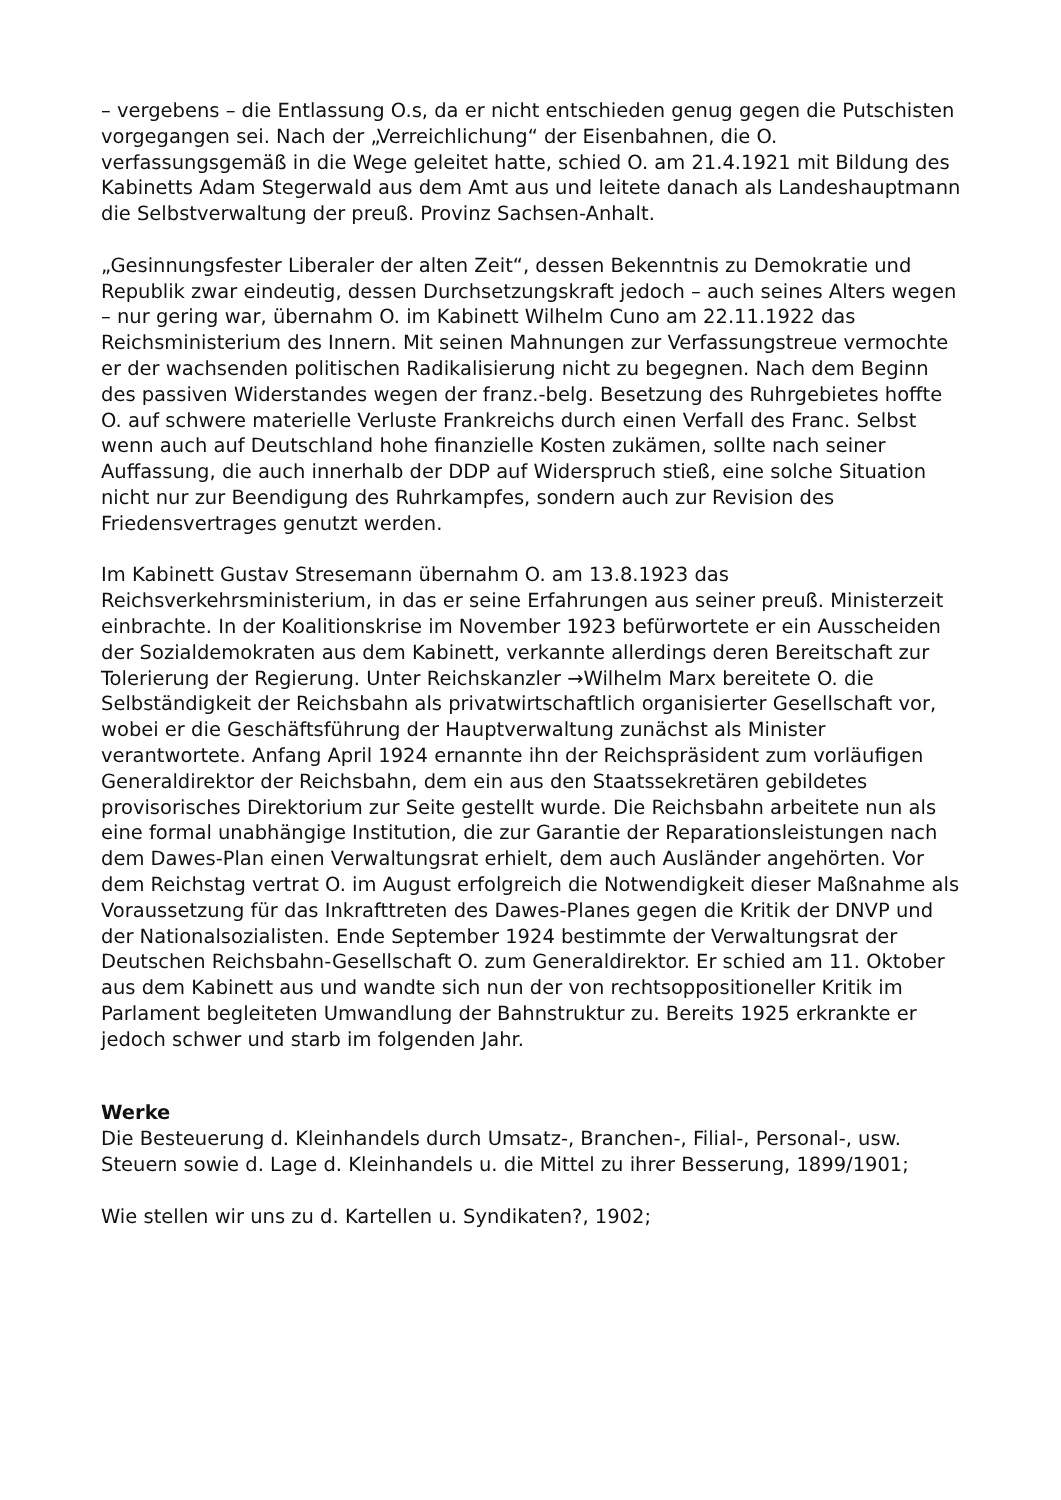– vergebens – die Entlassung O.s, da er nicht entschieden genug gegen die Putschisten vorgegangen sei. Nach der „Verreichlichung“ der Eisenbahnen, die O. verfassungsgemäß in die Wege geleitet hatte, schied O. am 21.4.1921 mit Bildung des Kabinetts Adam Stegerwald aus dem Amt aus und leitete danach als Landeshauptmann die Selbstverwaltung der preuß. Provinz Sachsen-Anhalt.
„Gesinnungsfester Liberaler der alten Zeit“, dessen Bekenntnis zu Demokratie und Republik zwar eindeutig, dessen Durchsetzungskraft jedoch – auch seines Alters wegen – nur gering war, übernahm O. im Kabinett Wilhelm Cuno am 22.11.1922 das Reichsministerium des Innern. Mit seinen Mahnungen zur Verfassungstreue vermochte er der wachsenden politischen Radikalisierung nicht zu begegnen. Nach dem Beginn des passiven Widerstandes wegen der franz.-belg. Besetzung des Ruhrgebietes hoffte O. auf schwere materielle Verluste Frankreichs durch einen Verfall des Franc. Selbst wenn auch auf Deutschland hohe finanzielle Kosten zukämen, sollte nach seiner Auffassung, die auch innerhalb der DDP auf Widerspruch stieß, eine solche Situation nicht nur zur Beendigung des Ruhrkampfes, sondern auch zur Revision des Friedensvertrages genutzt werden.
Im Kabinett Gustav Stresemann übernahm O. am 13.8.1923 das Reichsverkehrsministerium, in das er seine Erfahrungen aus seiner preuß. Ministerzeit einbrachte. In der Koalitionskrise im November 1923 befürwortete er ein Ausscheiden der Sozialdemokraten aus dem Kabinett, verkannte allerdings deren Bereitschaft zur Tolerierung der Regierung. Unter Reichskanzler →Wilhelm Marx bereitete O. die Selbständigkeit der Reichsbahn als privatwirtschaftlich organisierter Gesellschaft vor, wobei er die Geschäftsführung der Hauptverwaltung zunächst als Minister verantwortete. Anfang April 1924 ernannte ihn der Reichspräsident zum vorläufigen Generaldirektor der Reichsbahn, dem ein aus den Staatssekretären gebildetes provisorisches Direktorium zur Seite gestellt wurde. Die Reichsbahn arbeitete nun als eine formal unabhängige Institution, die zur Garantie der Reparationsleistungen nach dem Dawes-Plan einen Verwaltungsrat erhielt, dem auch Ausländer angehörten. Vor dem Reichstag vertrat O. im August erfolgreich die Notwendigkeit dieser Maßnahme als Voraussetzung für das Inkrafttreten des Dawes-Planes gegen die Kritik der DNVP und der Nationalsozialisten. Ende September 1924 bestimmte der Verwaltungsrat der Deutschen Reichsbahn-Gesellschaft O. zum Generaldirektor. Er schied am 11. Oktober aus dem Kabinett aus und wandte sich nun der von rechtsoppositioneller Kritik im Parlament begleiteten Umwandlung der Bahnstruktur zu. Bereits 1925 erkrankte er jedoch schwer und starb im folgenden Jahr.
Werke
Die Besteuerung d. Kleinhandels durch Umsatz-, Branchen-, Filial-, Personal-, usw. Steuern sowie d. Lage d. Kleinhandels u. die Mittel zu ihrer Besserung, 1899/1901;
Wie stellen wir uns zu d. Kartellen u. Syndikaten?, 1902;